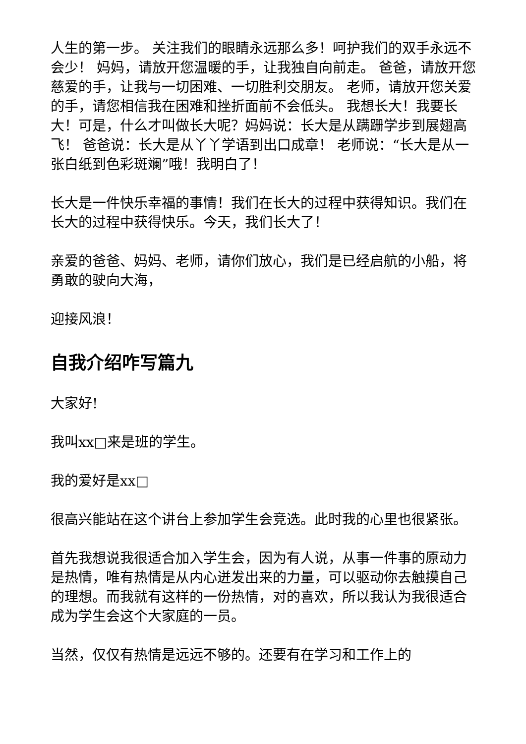人生的第一步。 关注我们的眼睛永远那么多！呵护我们的双手永远不会少！ 妈妈，请放开您温暖的手，让我独自向前走。 爸爸，请放开您慈爱的手，让我与一切困难、一切胜利交朋友。 老师，请放开您关爱的手，请您相信我在困难和挫折面前不会低头。 我想长大！我要长大！可是，什么才叫做长大呢？妈妈说：长大是从蹒跚学步到展翅高飞！ 爸爸说：长大是从丫丫学语到出口成章！ 老师说：“长大是从一张白纸到色彩斑斓”哦！我明白了！
长大是一件快乐幸福的事情！我们在长大的过程中获得知识。我们在长大的过程中获得快乐。今天，我们长大了！
亲爱的爸爸、妈妈、老师，请你们放心，我们是已经启航的小船，将勇敢的驶向大海，
迎接风浪！
自我介绍咋写篇九
大家好!
我叫xx□来是班的学生。
我的爱好是xx□
很高兴能站在这个讲台上参加学生会竞选。此时我的心里也很紧张。
首先我想说我很适合加入学生会，因为有人说，从事一件事的原动力是热情，唯有热情是从内心迸发出来的力量，可以驱动你去触摸自己的理想。而我就有这样的一份热情，对的喜欢，所以我认为我很适合成为学生会这个大家庭的一员。
当然，仅仅有热情是远远不够的。还要有在学习和工作上的